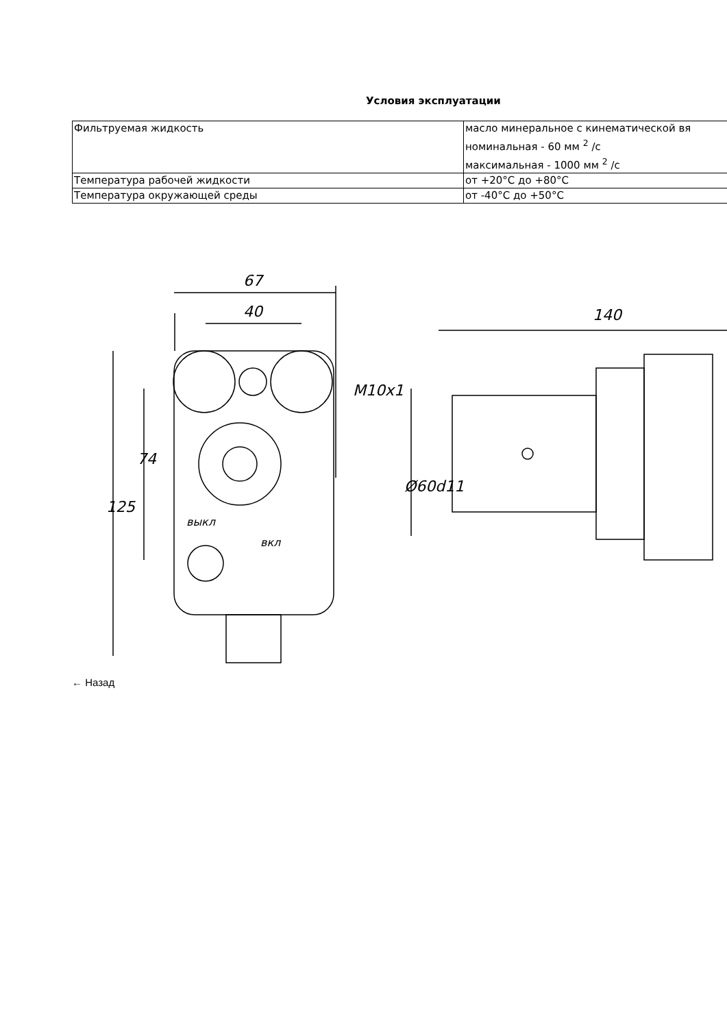Условия эксплуатации
| Фильтруемая жидкость | масло минеральное с кинематической вя номинальная - 60 мм <sup>2</sup> /с максимальная - 1000 мм <sup>2</sup> /с |
| Температура рабочей жидкости | от +20°C до +80°C |
| Температура окружающей среды | от -40°C до +50°C |
67
40
125
74
M10x1
выкл
вкл
140
Ø60d11
← Назад